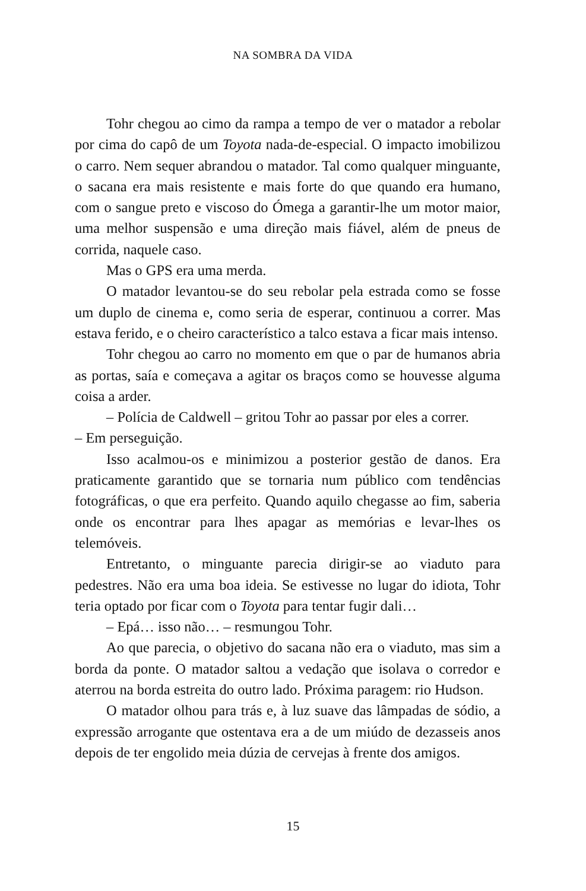NA SOMBRA DA VIDA
Tohr chegou ao cimo da rampa a tempo de ver o matador a rebolar por cima do capô de um Toyota nada-de-especial. O impacto imobilizou o carro. Nem sequer abrandou o matador. Tal como qualquer minguante, o sacana era mais resistente e mais forte do que quando era humano, com o sangue preto e viscoso do Ómega a garantir-lhe um motor maior, uma melhor suspensão e uma direção mais fiável, além de pneus de corrida, naquele caso.
Mas o GPS era uma merda.
O matador levantou-se do seu rebolar pela estrada como se fosse um duplo de cinema e, como seria de esperar, continuou a correr. Mas estava ferido, e o cheiro característico a talco estava a ficar mais intenso.
Tohr chegou ao carro no momento em que o par de humanos abria as portas, saía e começava a agitar os braços como se houvesse alguma coisa a arder.
– Polícia de Caldwell – gritou Tohr ao passar por eles a correr.
– Em perseguição.
Isso acalmou-os e minimizou a posterior gestão de danos. Era praticamente garantido que se tornaria num público com tendências fotográficas, o que era perfeito. Quando aquilo chegasse ao fim, saberia onde os encontrar para lhes apagar as memórias e levar-lhes os telemóveis.
Entretanto, o minguante parecia dirigir-se ao viaduto para pedestres. Não era uma boa ideia. Se estivesse no lugar do idiota, Tohr teria optado por ficar com o Toyota para tentar fugir dali…
– Epá… isso não… – resmungou Tohr.
Ao que parecia, o objetivo do sacana não era o viaduto, mas sim a borda da ponte. O matador saltou a vedação que isolava o corredor e aterrou na borda estreita do outro lado. Próxima paragem: rio Hudson.
O matador olhou para trás e, à luz suave das lâmpadas de sódio, a expressão arrogante que ostentava era a de um miúdo de dezasseis anos depois de ter engolido meia dúzia de cervejas à frente dos amigos.
15